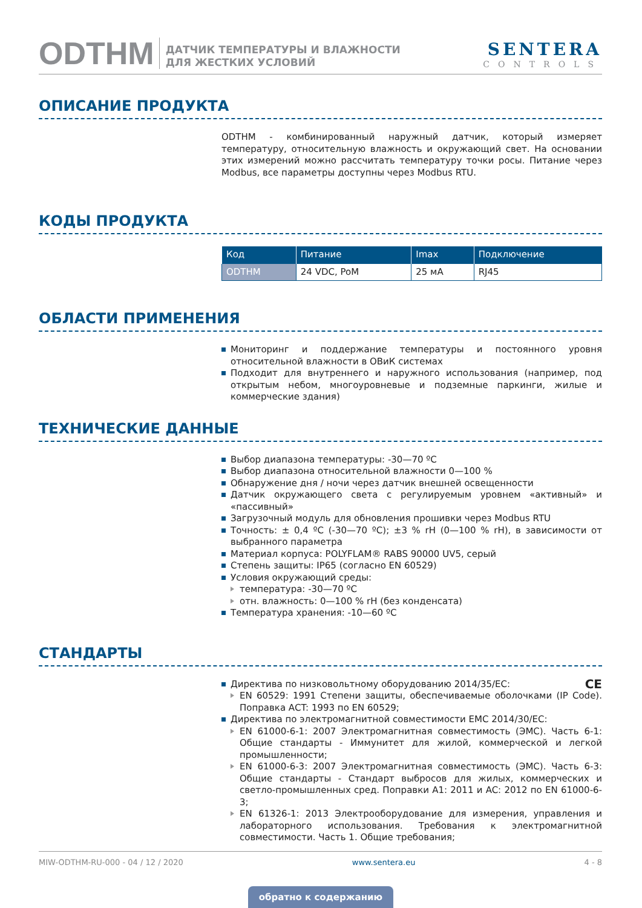ODTHM
ДАТЧИК ТЕМПЕРАТУРЫ И ВЛАЖНОСТИ
ДЛЯ ЖЕСТКИХ УСЛОВИЙ
SENTERA
CONTROLS
ОПИСАНИЕ ПРОДУКТА
ODTHM - комбинированный наружный датчик, который измеряет температуру, относительную влажность и окружающий свет. На основании этих измерений можно рассчитать температуру точки росы. Питание через Modbus, все параметры доступны через Modbus RTU.
КОДЫ ПРОДУКТА
| Код | Питание | Imax | Подключение |
| --- | --- | --- | --- |
| ODTHM | 24 VDC, PoM | 25 мА | RJ45 |
ОБЛАСТИ ПРИМЕНЕНИЯ
Мониторинг и поддержание температуры и постоянного уровня относительной влажности в ОВиК системах
Подходит для внутреннего и наружного использования (например, под открытым небом, многоуровневые и подземные паркинги, жилые и коммерческие здания)
ТЕХНИЧЕСКИЕ ДАННЫЕ
Выбор диапазона температуры: -30—70 ºC
Выбор диапазона относительной влажности 0—100 %
Обнаружение дня / ночи через датчик внешней освещенности
Датчик окружающего света с регулируемым уровнем «активный» и «пассивный»
Загрузочный модуль для обновления прошивки через Modbus RTU
Точность: ± 0,4 ºC (-30—70 ºC); ±3 % rH (0—100 % rH), в зависимости от выбранного параметра
Материал корпуса: POLYFLAM® RABS 90000 UV5, серый
Степень защиты: IP65 (согласно EN 60529)
Условия окружающий среды:
температура: -30—70 ºC
отн. влажность: 0—100 % rH (без конденсата)
Температура хранения: -10—60 ºC
СТАНДАРТЫ
Директива по низковольтному оборудованию 2014/35/EC: CE
EN 60529: 1991 Степени защиты, обеспечиваемые оболочками (IP Code). Поправка AСT: 1993 по EN 60529;
Директива по электромагнитной совместимости EMC 2014/30/EC:
EN 61000-6-1: 2007 Электромагнитная совместимость (ЭМС). Часть 6-1: Общие стандарты - Иммунитет для жилой, коммерческой и легкой промышленности;
EN 61000-6-3: 2007 Электромагнитная совместимость (ЭМС). Часть 6-3: Общие стандарты - Стандарт выбросов для жилых, коммерческих и светло-промышленных сред. Поправки A1: 2011 и AC: 2012 по EN 61000-6-3;
EN 61326-1: 2013 Электрооборудование для измерения, управления и лабораторного использования. Требования к электромагнитной совместимости. Часть 1. Общие требования;
MIW-ODTHM-RU-000 - 04 / 12 / 2020 www.sentera.eu 4 - 8
обратно к содержанию